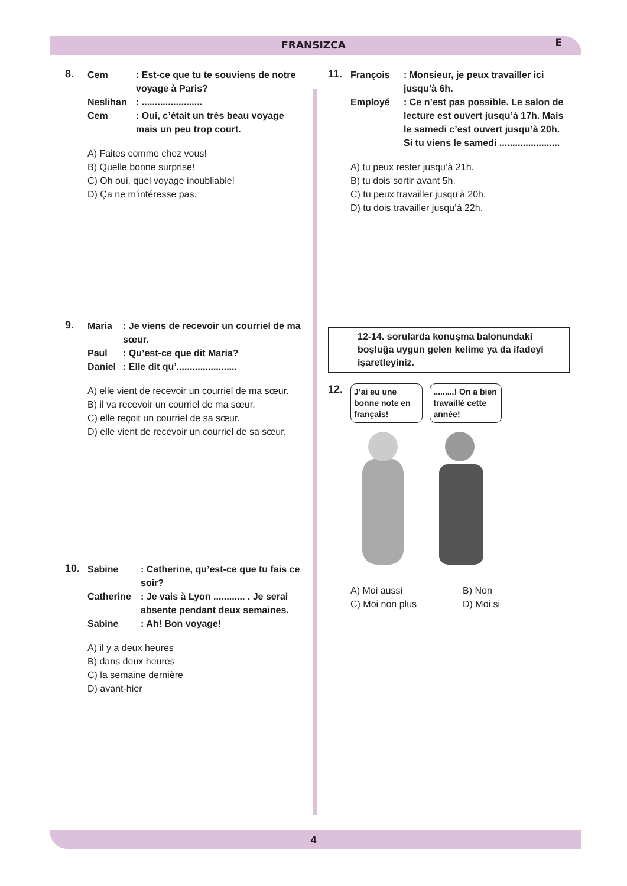FRANSIZCA E
8.
Cem: Est-ce que tu te souviens de notre voyage à Paris?
Neslihan: .......................
Cem: Oui, c’était un très beau voyage mais un peu trop court.
A) Faites comme chez vous!
B) Quelle bonne surprise!
C) Oh oui, quel voyage inoubliable!
D) Ça ne m’intéresse pas.
9.
Maria: Je viens de recevoir un courriel de ma sœur.
Paul: Qu’est-ce que dit Maria?
Daniel: Elle dit qu’.......................
A) elle vient de recevoir un courriel de ma sœur.
B) il va recevoir un courriel de ma sœur.
C) elle reçoit un courriel de sa sœur.
D) elle vient de recevoir un courriel de sa sœur.
10.
Sabine: Catherine, qu’est-ce que tu fais ce soir?
Catherine: Je vais à Lyon ............ . Je serai absente pendant deux semaines.
Sabine: Ah! Bon voyage!
A) il y a deux heures
B) dans deux heures
C) la semaine dernière
D) avant-hier
11.
François: Monsieur, je peux travailler ici jusqu’à 6h.
Employé: Ce n’est pas possible. Le salon de lecture est ouvert jusqu’à 17h. Mais le samedi c’est ouvert jusqu’à 20h. Si tu viens le samedi .......................
A) tu peux rester jusqu’à 21h.
B) tu dois sortir avant 5h.
C) tu peux travailler jusqu’à 20h.
D) tu dois travailler jusqu’à 22h.
12-14. sorularda konuşma balonundaki boşluğa uygun gelen kelime ya da ifadeyi işaretleyiniz.
12.
J’ai eu une bonne note en français! .........! On a bien travaillé cette année!
A) Moi aussi B) Non C) Moi non plus D) Moi si
4